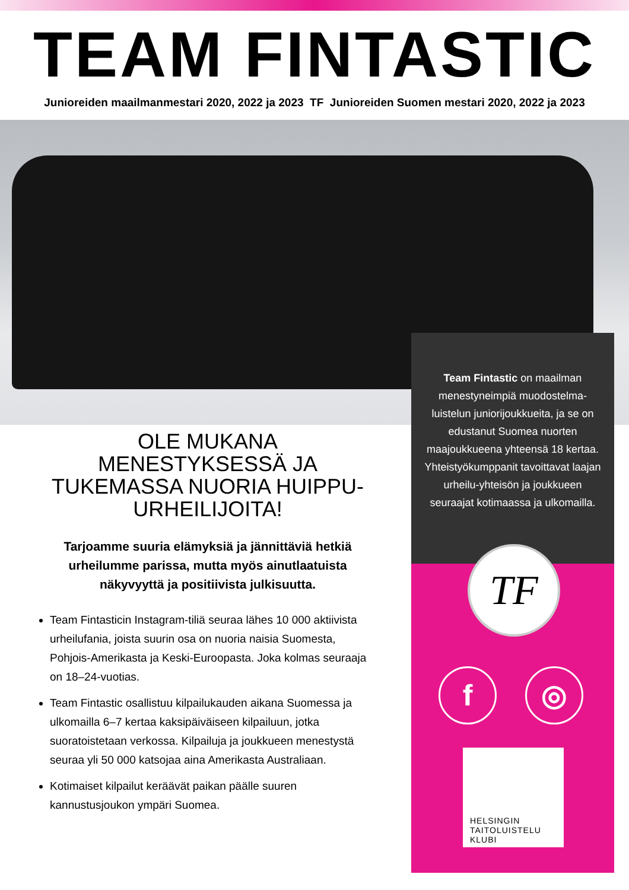TEAM FINTASTIC
Junioreiden maailmanmestari 2020, 2022 ja 2023 TF Junioreiden Suomen mestari 2020, 2022 ja 2023
Team Fintastic on maailman menestyneimpiä muodostelma-luistelun juniorijoukkueita, ja se on edustanut Suomea nuorten maajoukkueena yhteensä 18 kertaa. Yhteistyökumppanit tavoittavat laajan urheilu-yhteisön ja joukkueen seuraajat kotimaassa ja ulkomailla.
TF
f ◎
HELSINGIN
TAITOLUISTELU
KLUBI
OLE MUKANA MENESTYKSESSÄ JA TUKEMASSA NUORIA HUIPPU-URHEILIJOITA!
Tarjoamme suuria elämyksiä ja jännittäviä hetkiä urheilumme parissa, mutta myös ainutlaatuista näkyvyyttä ja positiivista julkisuutta.
Team Fintasticin Instagram-tiliä seuraa lähes 10 000 aktiivista urheilufania, joista suurin osa on nuoria naisia Suomesta, Pohjois-Amerikasta ja Keski-Euroopasta. Joka kolmas seuraaja on 18–24-vuotias.
Team Fintastic osallistuu kilpailukauden aikana Suomessa ja ulkomailla 6–7 kertaa kaksipäiväiseen kilpailuun, jotka suoratoistetaan verkossa. Kilpailuja ja joukkueen menestystä seuraa yli 50 000 katsojaa aina Amerikasta Australiaan.
Kotimaiset kilpailut keräävät paikan päälle suuren kannustusjoukon ympäri Suomea.